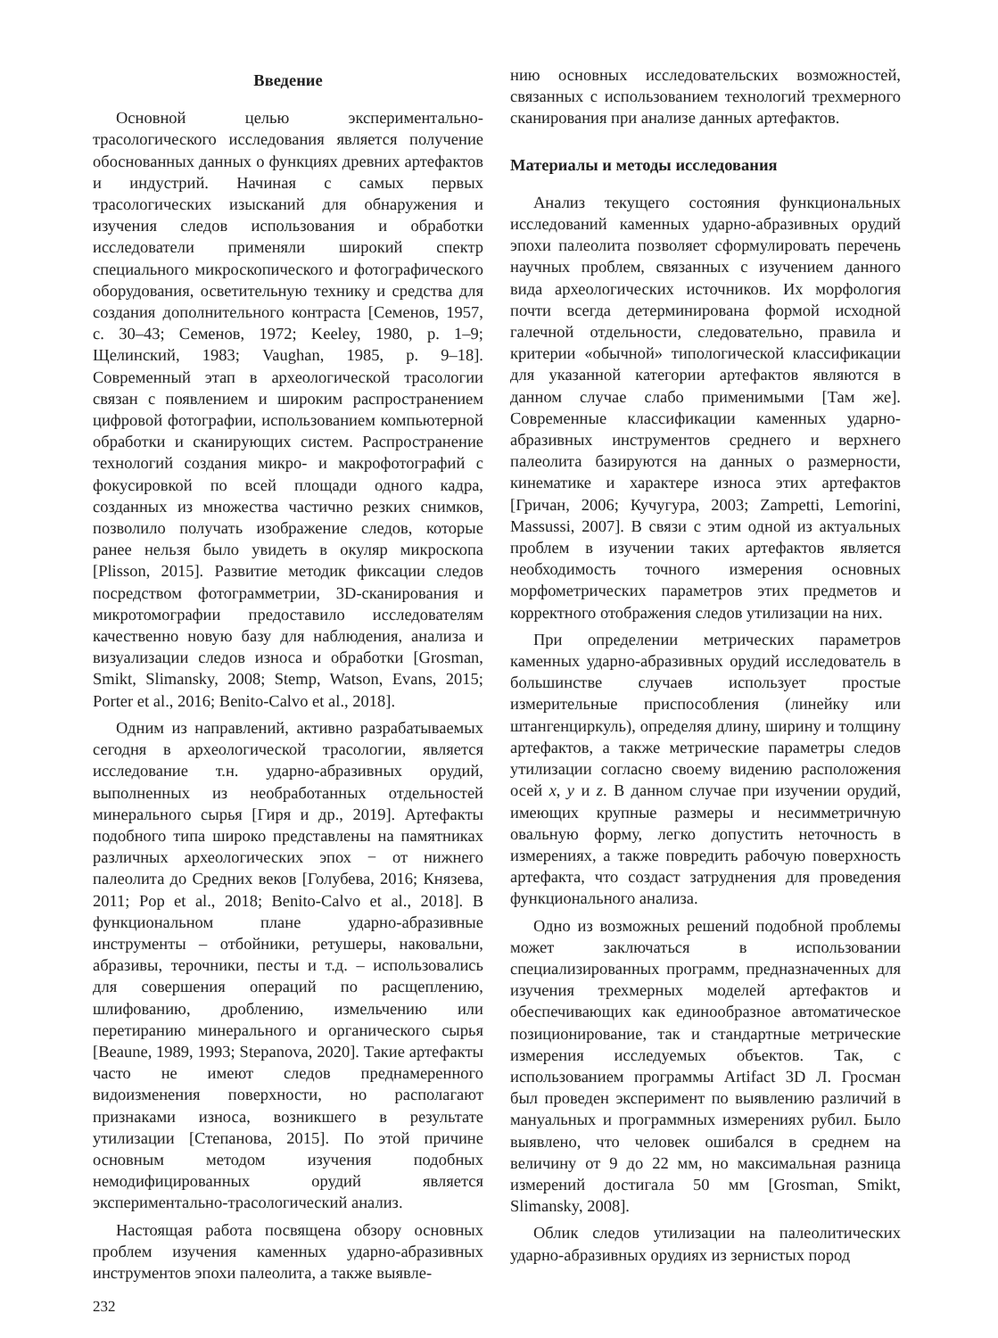Введение
Основной целью экспериментально-трасологического исследования является получение обоснованных данных о функциях древних артефактов и индустрий. Начиная с самых первых трасологических изысканий для обнаружения и изучения следов использования и обработки исследователи применяли широкий спектр специального микроскопического и фотографического оборудования, осветительную технику и средства для создания дополнительного контраста [Семенов, 1957, с. 30–43; Семенов, 1972; Keeley, 1980, p. 1–9; Щелинский, 1983; Vaughan, 1985, p. 9–18]. Современный этап в археологической трасологии связан с появлением и широким распространением цифровой фотографии, использованием компьютерной обработки и сканирующих систем. Распространение технологий создания микро- и макрофотографий с фокусировкой по всей площади одного кадра, созданных из множества частично резких снимков, позволило получать изображение следов, которые ранее нельзя было увидеть в окуляр микроскопа [Plisson, 2015]. Развитие методик фиксации следов посредством фотограмметрии, 3D-сканирования и микротомографии предоставило исследователям качественно новую базу для наблюдения, анализа и визуализации следов износа и обработки [Grosman, Smikt, Slimansky, 2008; Stemp, Watson, Evans, 2015; Porter et al., 2016; Benito-Calvo et al., 2018].
Одним из направлений, активно разрабатываемых сегодня в археологической трасологии, является исследование т.н. ударно-абразивных орудий, выполненных из необработанных отдельностей минерального сырья [Гиря и др., 2019]. Артефакты подобного типа широко представлены на памятниках различных археологических эпох − от нижнего палеолита до Средних веков [Голубева, 2016; Князева, 2011; Pop et al., 2018; Benito-Calvo et al., 2018]. В функциональном плане ударно-абразивные инструменты – отбойники, ретушеры, наковальни, абразивы, терочники, песты и т.д. – использовались для совершения операций по расщеплению, шлифованию, дроблению, измельчению или перетиранию минерального и органического сырья [Beaune, 1989, 1993; Stepanova, 2020]. Такие артефакты часто не имеют следов преднамеренного видоизменения поверхности, но располагают признаками износа, возникшего в результате утилизации [Степанова, 2015]. По этой причине основным методом изучения подобных немодифицированных орудий является экспериментально-трасологический анализ.
Настоящая работа посвящена обзору основных проблем изучения каменных ударно-абразивных инструментов эпохи палеолита, а также выявле-
нию основных исследовательских возможностей, связанных с использованием технологий трехмерного сканирования при анализе данных артефактов.
Материалы и методы исследования
Анализ текущего состояния функциональных исследований каменных ударно-абразивных орудий эпохи палеолита позволяет сформулировать перечень научных проблем, связанных с изучением данного вида археологических источников. Их морфология почти всегда детерминирована формой исходной галечной отдельности, следовательно, правила и критерии «обычной» типологической классификации для указанной категории артефактов являются в данном случае слабо применимыми [Там же]. Современные классификации каменных ударно-абразивных инструментов среднего и верхнего палеолита базируются на данных о размерности, кинематике и характере износа этих артефактов [Гричан, 2006; Кучугура, 2003; Zampetti, Lemorini, Massussi, 2007]. В связи с этим одной из актуальных проблем в изучении таких артефактов является необходимость точного измерения основных морфометрических параметров этих предметов и корректного отображения следов утилизации на них.
При определении метрических параметров каменных ударно-абразивных орудий исследователь в большинстве случаев использует простые измерительные приспособления (линейку или штангенциркуль), определяя длину, ширину и толщину артефактов, а также метрические параметры следов утилизации согласно своему видению расположения осей x, y и z. В данном случае при изучении орудий, имеющих крупные размеры и несимметричную овальную форму, легко допустить неточность в измерениях, а также повредить рабочую поверхность артефакта, что создаст затруднения для проведения функционального анализа.
Одно из возможных решений подобной проблемы может заключаться в использовании специализированных программ, предназначенных для изучения трехмерных моделей артефактов и обеспечивающих как единообразное автоматическое позиционирование, так и стандартные метрические измерения исследуемых объектов. Так, с использованием программы Artifact 3D Л. Гросман был проведен эксперимент по выявлению различий в мануальных и программных измерениях рубил. Было выявлено, что человек ошибался в среднем на величину от 9 до 22 мм, но максимальная разница измерений достигала 50 мм [Grosman, Smikt, Slimansky, 2008].
Облик следов утилизации на палеолитических ударно-абразивных орудиях из зернистых пород
232